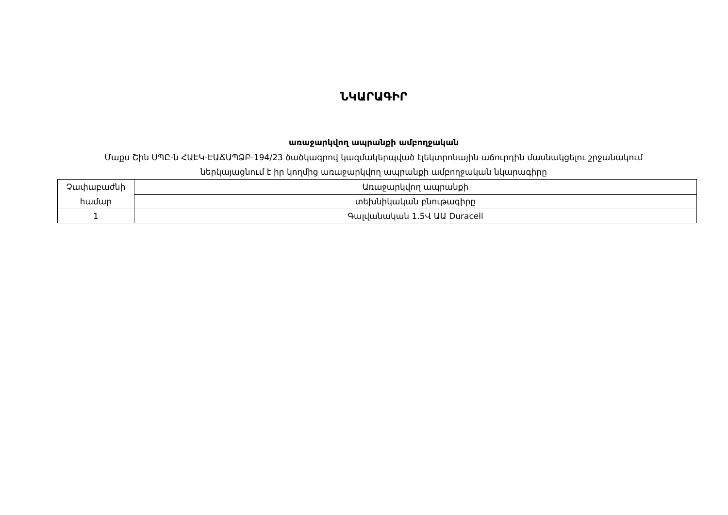ՆԿԱՐԱԳԻՐ
առաջարկվող ապրանքի ամբողջական
Մաքս Շին ՍՊԸ-ն ՀԱԷԿ-ԷԱՃԱՊՁԲ-194/23 ծածկագրով կազմակերպված էլեկտրոնային աճուրդին մասնակցելու շրջանակում
ներկայացնում է իր կողմից առաջարկվող ապրանքի ամբողջական նկարագիրը
| Չափաբաժնի համար | Առաջարկվող ապրանքի |
| | տեխնիկական բնութագիրը |
| 1 | Գալվանական 1.5Վ ԱԱ Duracell |